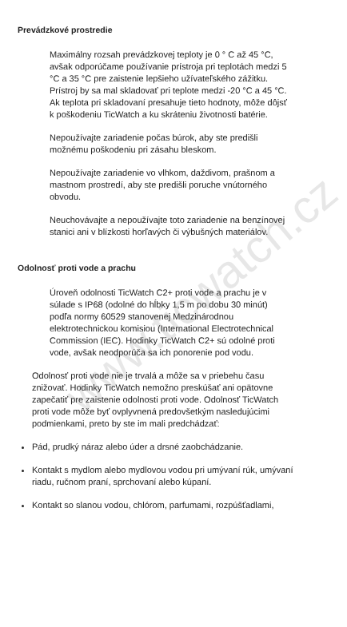www.ticwatch.cz
Prevádzkové prostredie
Maximálny rozsah prevádzkovej teploty je 0 ° C až 45 °C, avšak odporúčame používanie prístroja pri teplotách medzi 5 °C a 35 °C pre zaistenie lepšieho užívateľského zážitku. Prístroj by sa mal skladovať pri teplote medzi -20 °C a 45 °C. Ak teplota pri skladovaní presahuje tieto hodnoty, môže dôjsť k poškodeniu TicWatch a ku skráteniu životnosti batérie.
Nepoužívajte zariadenie počas búrok, aby ste predišli možnému poškodeniu pri zásahu bleskom.
Nepoužívajte zariadenie vo vlhkom, daždivom, prašnom a mastnom prostredí, aby ste predišli poruche vnútorného obvodu.
Neuchovávajte a nepoužívajte toto zariadenie na benzínovej stanici ani v blízkosti horľavých či výbušných materiálov.
Odolnosť proti vode a prachu
Úroveň odolnosti TicWatch C2+ proti vode a prachu je v súlade s IP68 (odolné do hĺbky 1,5 m po dobu 30 minút) podľa normy 60529 stanovenej Medzinárodnou elektrotechnickou komisiou (International Electrotechnical Commission (IEC). Hodinky TicWatch C2+ sú odolné proti vode, avšak neodporúča sa ich ponorenie pod vodu.
Odolnosť proti vode nie je trvalá a môže sa v priebehu času znižovať. Hodinky TicWatch nemožno preskúšať ani opätovne zapečatiť pre zaistenie odolnosti proti vode. Odolnosť TicWatch proti vode môže byť ovplyvnená predovšetkým nasledujúcimi podmienkami, preto by ste im mali predchádzať:
Pád, prudký náraz alebo úder a drsné zaobchádzanie.
Kontakt s mydlom alebo mydlovou vodou pri umývaní rúk, umývaní riadu, ručnom praní, sprchovaní alebo kúpaní.
Kontakt so slanou vodou, chlórom, parfumami, rozpúšťadlami,